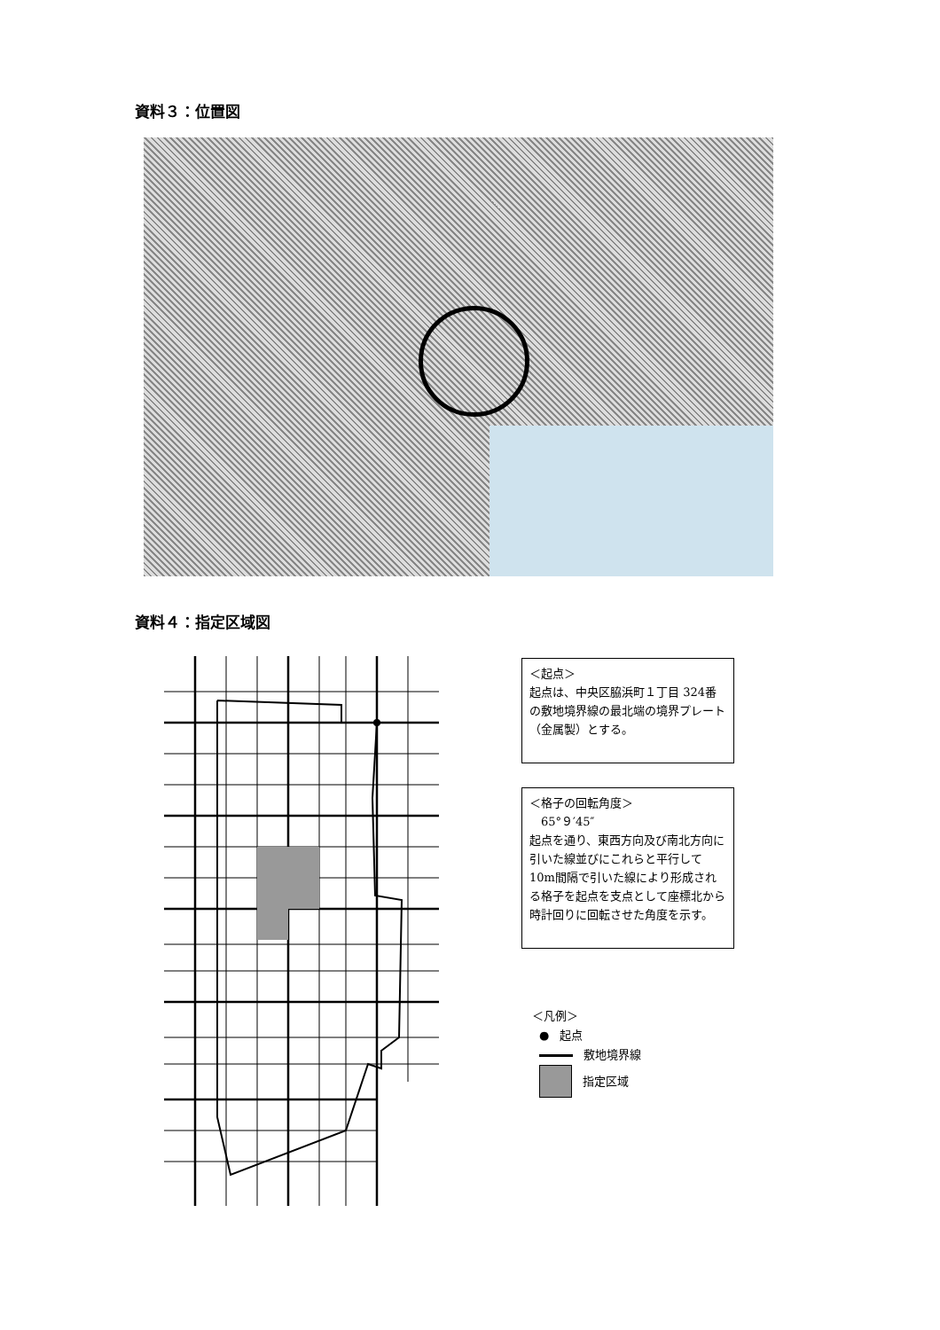資料３：位置図
資料４：指定区域図
＜起点＞
起点は、中央区脇浜町１丁目 324番の敷地境界線の最北端の境界プレート（金属製）とする。
＜格子の回転角度＞
　65°９′45″
起点を通り、東西方向及び南北方向に引いた線並びにこれらと平行して 10m間隔で引いた線により形成される格子を起点を支点として座標北から時計回りに回転させた角度を示す。
＜凡例＞
● 起点
敷地境界線
指定区域